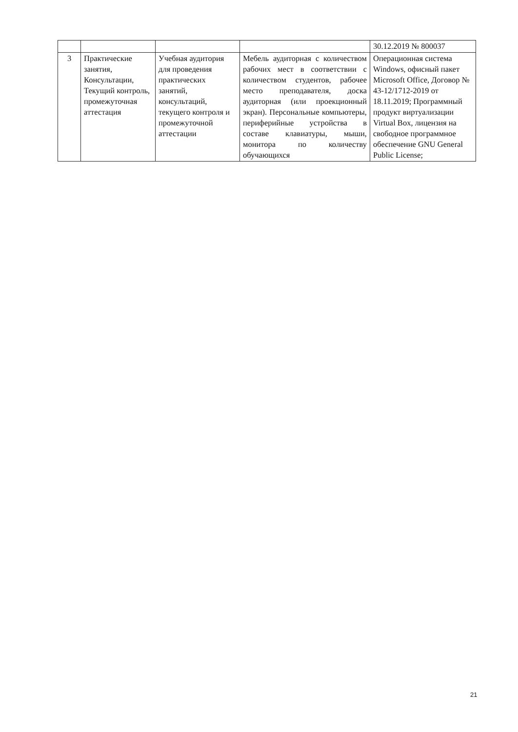| | | | | 30.12.2019 № 800037 |
| 3 | Практические занятия, Консультации, Текущий контроль, промежуточная аттестация | Учебная аудитория для проведения практических занятий, консультаций, текущего контроля и промежуточной аттестации | Мебель аудиторная с количеством рабочих мест в соответствии с количеством студентов, рабочее место преподавателя, доска аудиторная (или проекционный экран). Персональные компьютеры, периферийные устройства в составе клавиатуры, мыши, монитора по количеству обучающихся | Операционная система Windows, офисный пакет Microsoft Office, Договор № 43-12/1712-2019 от 18.11.2019; Программный продукт виртуализации Virtual Box, лицензия на свободное программное обеспечение GNU General Public License; |
21